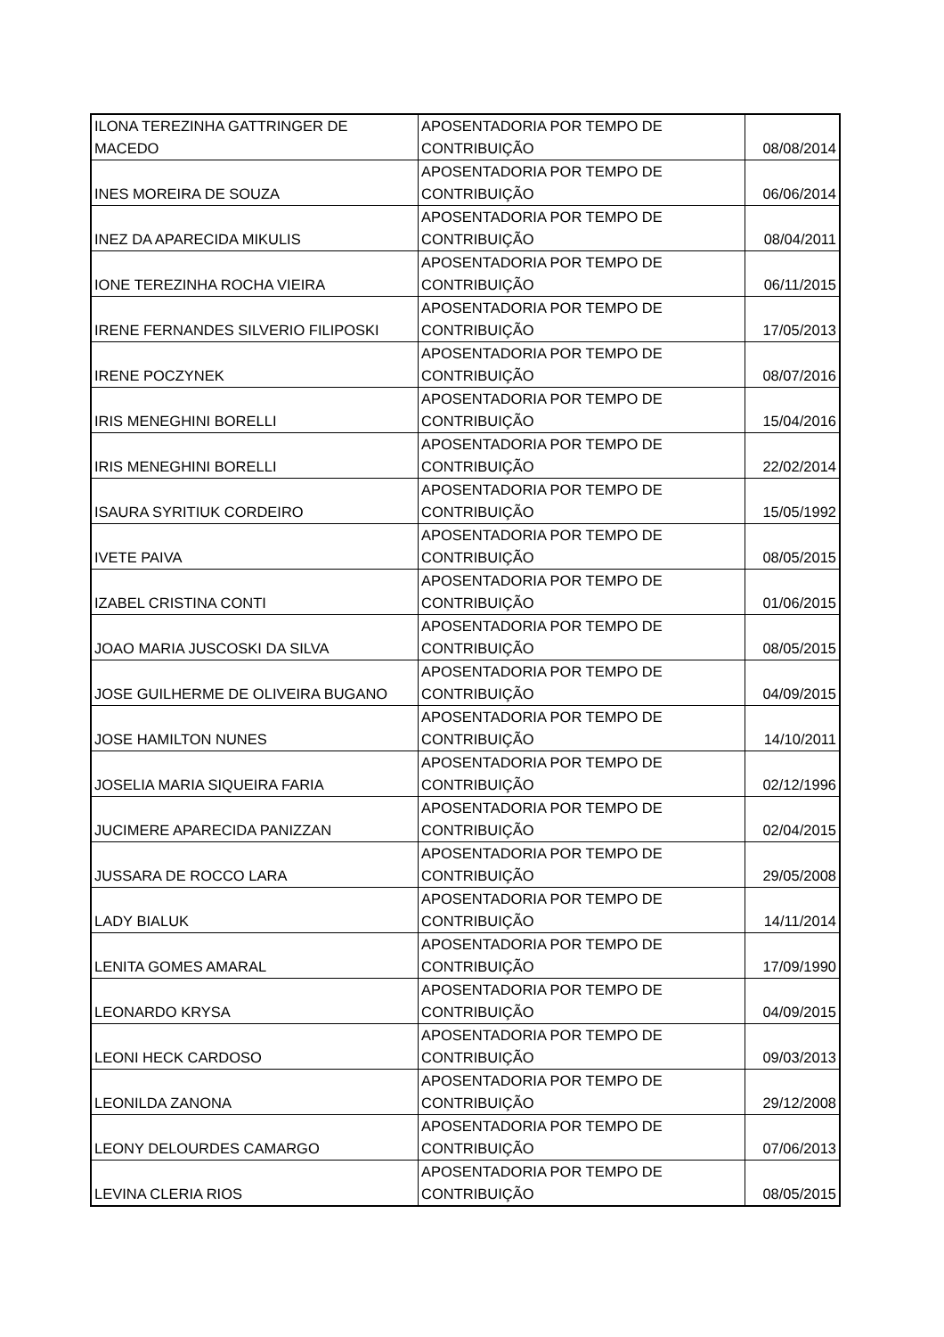| ILONA TEREZINHA GATTRINGER DE MACEDO | APOSENTADORIA POR TEMPO DE CONTRIBUIÇÃO | 08/08/2014 |
| INES MOREIRA DE SOUZA | APOSENTADORIA POR TEMPO DE CONTRIBUIÇÃO | 06/06/2014 |
| INEZ DA APARECIDA MIKULIS | APOSENTADORIA POR TEMPO DE CONTRIBUIÇÃO | 08/04/2011 |
| IONE TEREZINHA ROCHA VIEIRA | APOSENTADORIA POR TEMPO DE CONTRIBUIÇÃO | 06/11/2015 |
| IRENE FERNANDES SILVERIO FILIPOSKI | APOSENTADORIA POR TEMPO DE CONTRIBUIÇÃO | 17/05/2013 |
| IRENE POCZYNEK | APOSENTADORIA POR TEMPO DE CONTRIBUIÇÃO | 08/07/2016 |
| IRIS MENEGHINI BORELLI | APOSENTADORIA POR TEMPO DE CONTRIBUIÇÃO | 15/04/2016 |
| IRIS MENEGHINI BORELLI | APOSENTADORIA POR TEMPO DE CONTRIBUIÇÃO | 22/02/2014 |
| ISAURA SYRITIUK CORDEIRO | APOSENTADORIA POR TEMPO DE CONTRIBUIÇÃO | 15/05/1992 |
| IVETE PAIVA | APOSENTADORIA POR TEMPO DE CONTRIBUIÇÃO | 08/05/2015 |
| IZABEL CRISTINA CONTI | APOSENTADORIA POR TEMPO DE CONTRIBUIÇÃO | 01/06/2015 |
| JOAO MARIA JUSCOSKI DA SILVA | APOSENTADORIA POR TEMPO DE CONTRIBUIÇÃO | 08/05/2015 |
| JOSE GUILHERME DE OLIVEIRA BUGANO | APOSENTADORIA POR TEMPO DE CONTRIBUIÇÃO | 04/09/2015 |
| JOSE HAMILTON NUNES | APOSENTADORIA POR TEMPO DE CONTRIBUIÇÃO | 14/10/2011 |
| JOSELIA MARIA SIQUEIRA FARIA | APOSENTADORIA POR TEMPO DE CONTRIBUIÇÃO | 02/12/1996 |
| JUCIMERE APARECIDA PANIZZAN | APOSENTADORIA POR TEMPO DE CONTRIBUIÇÃO | 02/04/2015 |
| JUSSARA DE ROCCO LARA | APOSENTADORIA POR TEMPO DE CONTRIBUIÇÃO | 29/05/2008 |
| LADY BIALUK | APOSENTADORIA POR TEMPO DE CONTRIBUIÇÃO | 14/11/2014 |
| LENITA GOMES AMARAL | APOSENTADORIA POR TEMPO DE CONTRIBUIÇÃO | 17/09/1990 |
| LEONARDO KRYSA | APOSENTADORIA POR TEMPO DE CONTRIBUIÇÃO | 04/09/2015 |
| LEONI HECK CARDOSO | APOSENTADORIA POR TEMPO DE CONTRIBUIÇÃO | 09/03/2013 |
| LEONILDA ZANONA | APOSENTADORIA POR TEMPO DE CONTRIBUIÇÃO | 29/12/2008 |
| LEONY DELOURDES CAMARGO | APOSENTADORIA POR TEMPO DE CONTRIBUIÇÃO | 07/06/2013 |
| LEVINA CLERIA RIOS | APOSENTADORIA POR TEMPO DE CONTRIBUIÇÃO | 08/05/2015 |